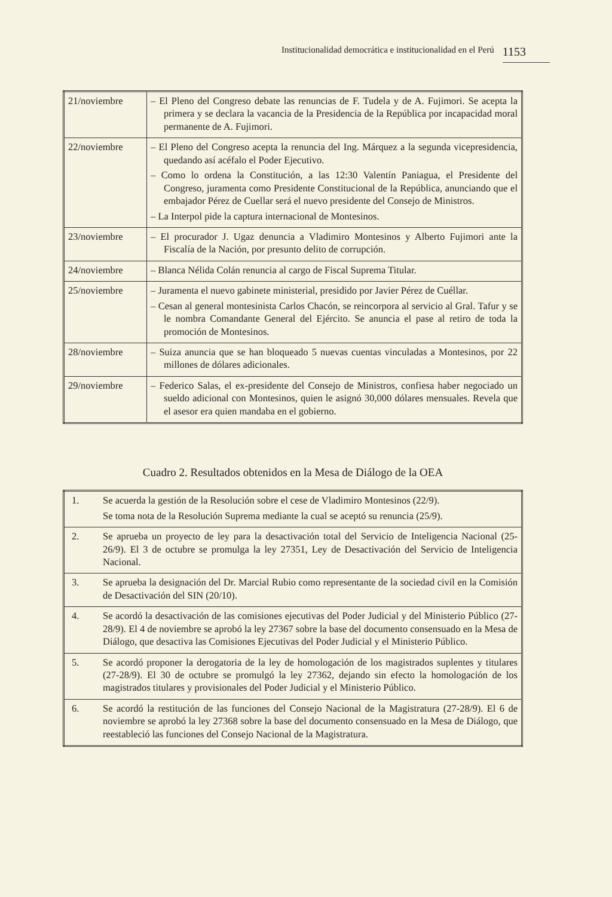Institucionalidad democrática e institucionalidad en el Perú 1153
| 21/noviembre | – El Pleno del Congreso debate las renuncias de F. Tudela y de A. Fujimori. Se acepta la primera y se declara la vacancia de la Presidencia de la República por incapacidad moral permanente de A. Fujimori. |
| 22/noviembre | – El Pleno del Congreso acepta la renuncia del Ing. Márquez a la segunda vicepresidencia, quedando así acéfalo el Poder Ejecutivo. – Como lo ordena la Constitución, a las 12:30 Valentín Paniagua, el Presidente del Congreso, juramenta como Presidente Constitucional de la República, anunciando que el embajador Pérez de Cuellar será el nuevo presidente del Consejo de Ministros. – La Interpol pide la captura internacional de Montesinos. |
| 23/noviembre | – El procurador J. Ugaz denuncia a Vladimiro Montesinos y Alberto Fujimori ante la Fiscalía de la Nación, por presunto delito de corrupción. |
| 24/noviembre | – Blanca Nélida Colán renuncia al cargo de Fiscal Suprema Titular. |
| 25/noviembre | – Juramenta el nuevo gabinete ministerial, presidido por Javier Pérez de Cuéllar. – Cesan al general montesinista Carlos Chacón, se reincorpora al servicio al Gral. Tafur y se le nombra Comandante General del Ejército. Se anuncia el pase al retiro de toda la promoción de Montesinos. |
| 28/noviembre | – Suiza anuncia que se han bloqueado 5 nuevas cuentas vinculadas a Montesinos, por 22 millones de dólares adicionales. |
| 29/noviembre | – Federico Salas, el ex-presidente del Consejo de Ministros, confiesa haber negociado un sueldo adicional con Montesinos, quien le asignó 30,000 dólares mensuales. Revela que el asesor era quien mandaba en el gobierno. |
Cuadro 2. Resultados obtenidos en la Mesa de Diálogo de la OEA
| 1. | Se acuerda la gestión de la Resolución sobre el cese de Vladimiro Montesinos (22/9). Se toma nota de la Resolución Suprema mediante la cual se aceptó su renuncia (25/9). |
| 2. | Se aprueba un proyecto de ley para la desactivación total del Servicio de Inteligencia Nacional (25-26/9). El 3 de octubre se promulga la ley 27351, Ley de Desactivación del Servicio de Inteligencia Nacional. |
| 3. | Se aprueba la designación del Dr. Marcial Rubio como representante de la sociedad civil en la Comisión de Desactivación del SIN (20/10). |
| 4. | Se acordó la desactivación de las comisiones ejecutivas del Poder Judicial y del Ministerio Público (27-28/9). El 4 de noviembre se aprobó la ley 27367 sobre la base del documento consensuado en la Mesa de Diálogo, que desactiva las Comisiones Ejecutivas del Poder Judicial y el Ministerio Público. |
| 5. | Se acordó proponer la derogatoria de la ley de homologación de los magistrados suplentes y titulares (27-28/9). El 30 de octubre se promulgó la ley 27362, dejando sin efecto la homologación de los magistrados titulares y provisionales del Poder Judicial y el Ministerio Público. |
| 6. | Se acordó la restitución de las funciones del Consejo Nacional de la Magistratura (27-28/9). El 6 de noviembre se aprobó la ley 27368 sobre la base del documento consensuado en la Mesa de Diálogo, que reestableció las funciones del Consejo Nacional de la Magistratura. |